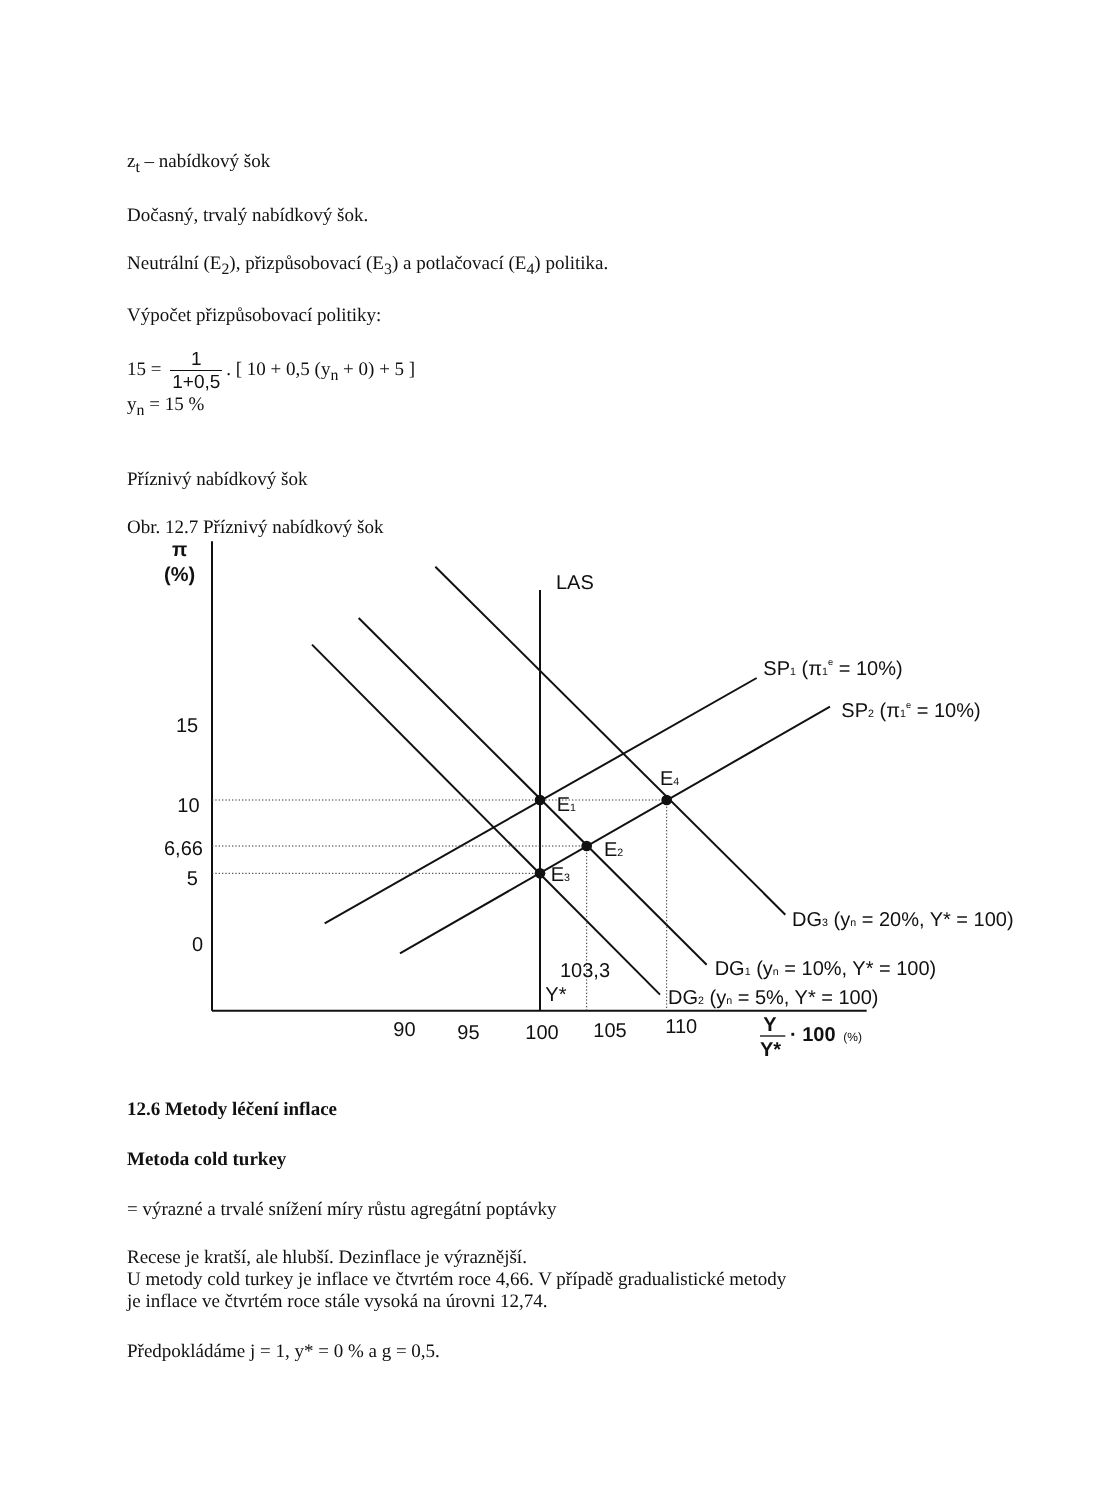z<sub>t</sub> – nabídkový šok
Dočasný, trvalý nabídkový šok.
Neutrální (E<sub>2</sub>), přizpůsobovací (E<sub>3</sub>) a potlačovací (E<sub>4</sub>) politika.
Výpočet přizpůsobovací politiky:
15 = 1 1+0,5. [ 10 + 0,5 (y<sub>n</sub> + 0) + 5 ]
y<sub>n</sub> = 15 %
Příznivý nabídkový šok
Obr. 12.7 Příznivý nabídkový šok
π
(%)
LAS
SP1 (π1e = 10%)
SP2 (π1e = 10%)
15
10
6,66
5
0
E4
E1
E2
E3
DG3 (yn = 20%, Y* = 100)
DG1 (yn = 10%, Y* = 100)
DG2 (yn = 5%, Y* = 100)
103,3
Y*
90
95
100
105
110
Y
Y*
· 100
(%)
12.6 Metody léčení inflace
Metoda cold turkey
= výrazné a trvalé snížení míry růstu agregátní poptávky
Recese je kratší, ale hlubší. Dezinflace je výraznější.
U metody cold turkey je inflace ve čtvrtém roce 4,66. V případě gradualistické metody
je inflace ve čtvrtém roce stále vysoká na úrovni 12,74.
Předpokládáme j = 1, y* = 0 % a g = 0,5.